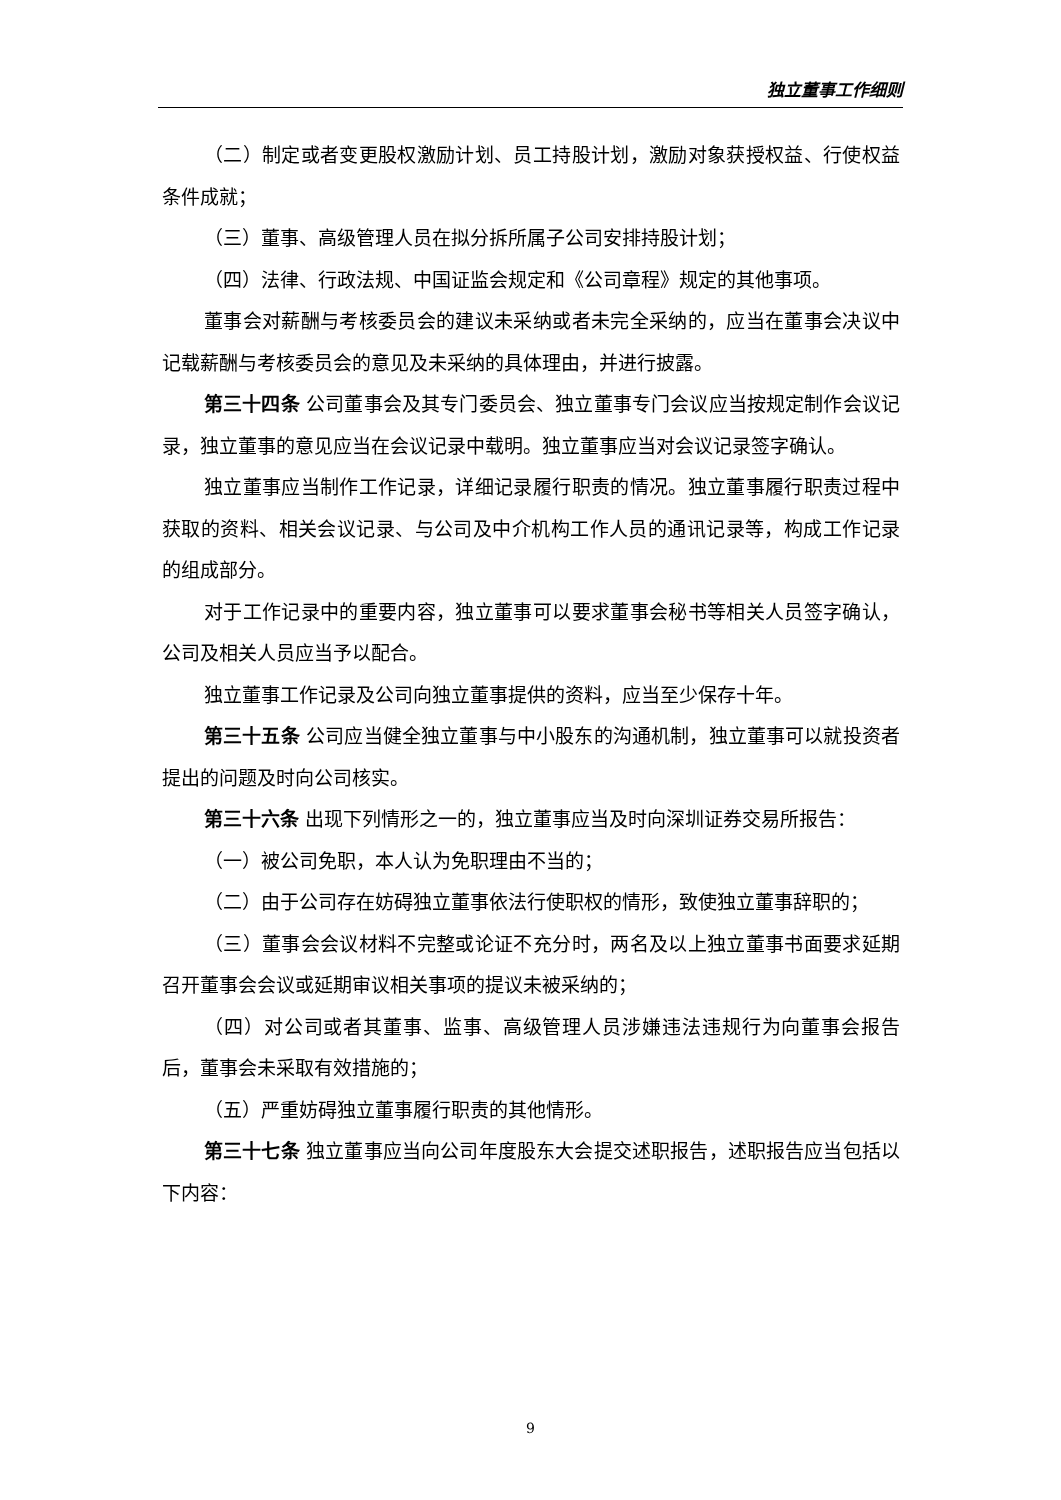独立董事工作细则
（二）制定或者变更股权激励计划、员工持股计划，激励对象获授权益、行使权益条件成就；
（三）董事、高级管理人员在拟分拆所属子公司安排持股计划；
（四）法律、行政法规、中国证监会规定和《公司章程》规定的其他事项。
董事会对薪酬与考核委员会的建议未采纳或者未完全采纳的，应当在董事会决议中记载薪酬与考核委员会的意见及未采纳的具体理由，并进行披露。
第三十四条 公司董事会及其专门委员会、独立董事专门会议应当按规定制作会议记录，独立董事的意见应当在会议记录中载明。独立董事应当对会议记录签字确认。
独立董事应当制作工作记录，详细记录履行职责的情况。独立董事履行职责过程中获取的资料、相关会议记录、与公司及中介机构工作人员的通讯记录等，构成工作记录的组成部分。
对于工作记录中的重要内容，独立董事可以要求董事会秘书等相关人员签字确认，公司及相关人员应当予以配合。
独立董事工作记录及公司向独立董事提供的资料，应当至少保存十年。
第三十五条 公司应当健全独立董事与中小股东的沟通机制，独立董事可以就投资者提出的问题及时向公司核实。
第三十六条 出现下列情形之一的，独立董事应当及时向深圳证券交易所报告：
（一）被公司免职，本人认为免职理由不当的；
（二）由于公司存在妨碍独立董事依法行使职权的情形，致使独立董事辞职的；
（三）董事会会议材料不完整或论证不充分时，两名及以上独立董事书面要求延期召开董事会会议或延期审议相关事项的提议未被采纳的；
（四）对公司或者其董事、监事、高级管理人员涉嫌违法违规行为向董事会报告后，董事会未采取有效措施的；
（五）严重妨碍独立董事履行职责的其他情形。
第三十七条 独立董事应当向公司年度股东大会提交述职报告，述职报告应当包括以下内容：
9